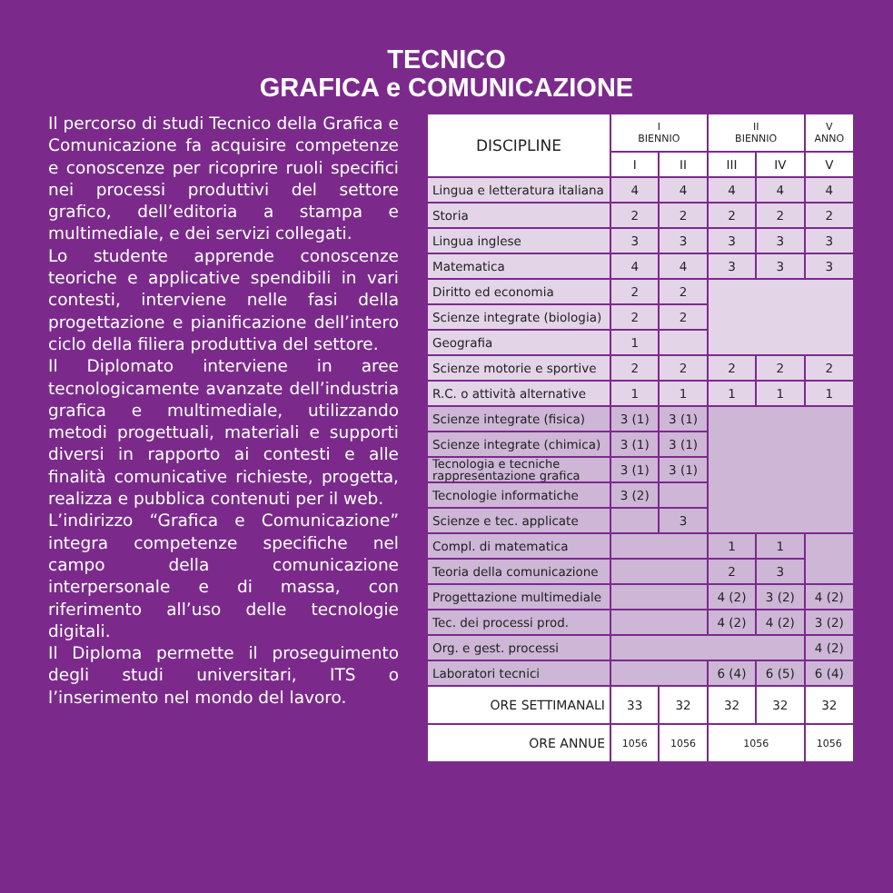TECNICO
GRAFICA e COMUNICAZIONE
Il percorso di studi Tecnico della Grafica e Comunicazione fa acquisire competenze e conoscenze per ricoprire ruoli specifici nei processi produttivi del settore grafico, dell’editoria a stampa e multimediale, e dei servizi collegati.
Lo studente apprende conoscenze teoriche e applicative spendibili in vari contesti, interviene nelle fasi della progettazione e pianificazione dell’intero ciclo della filiera produttiva del settore.
Il Diplomato interviene in aree tecnologicamente avanzate dell’industria grafica e multimediale, utilizzando metodi progettuali, materiali e supporti diversi in rapporto ai contesti e alle finalità comunicative richieste, progetta, realizza e pubblica contenuti per il web.
L’indirizzo “Grafica e Comunicazione” integra competenze specifiche nel campo della comunicazione interpersonale e di massa, con riferimento all’uso delle tecnologie digitali.
Il Diploma permette il proseguimento degli studi universitari, ITS o l’inserimento nel mondo del lavoro.
| DISCIPLINE | I BIENNIO | | II BIENNIO | | V ANNO |
| --- | --- | --- | --- | --- | --- |
| | I | II | III | IV | V |
| Lingua e letteratura italiana | 4 | 4 | 4 | 4 | 4 |
| Storia | 2 | 2 | 2 | 2 | 2 |
| Lingua inglese | 3 | 3 | 3 | 3 | 3 |
| Matematica | 4 | 4 | 3 | 3 | 3 |
| Diritto ed economia | 2 | 2 | | | |
| Scienze integrate (biologia) | 2 | 2 | | | |
| Geografia | 1 | | | | |
| Scienze motorie e sportive | 2 | 2 | 2 | 2 | 2 |
| R.C. o attività alternative | 1 | 1 | 1 | 1 | 1 |
| Scienze integrate (fisica) | 3 (1) | 3 (1) | | | |
| Scienze integrate (chimica) | 3 (1) | 3 (1) | | | |
| Tecnologia e tecniche rappresentazione grafica | 3 (1) | 3 (1) | | | |
| Tecnologie informatiche | 3 (2) | | | | |
| Scienze e tec. applicate | | 3 | | | |
| Compl. di matematica | | | 1 | 1 | |
| Teoria della comunicazione | | | 2 | 3 | |
| Progettazione multimediale | | | 4 (2) | 3 (2) | 4 (2) |
| Tec. dei processi prod. | | | 4 (2) | 4 (2) | 3 (2) |
| Org. e gest. processi | | | | | 4 (2) |
| Laboratori tecnici | | | 6 (4) | 6 (5) | 6 (4) |
| ORE SETTIMANALI | 33 | 32 | 32 | 32 | 32 |
| ORE ANNUE | 1056 | 1056 | 1056 | | 1056 |